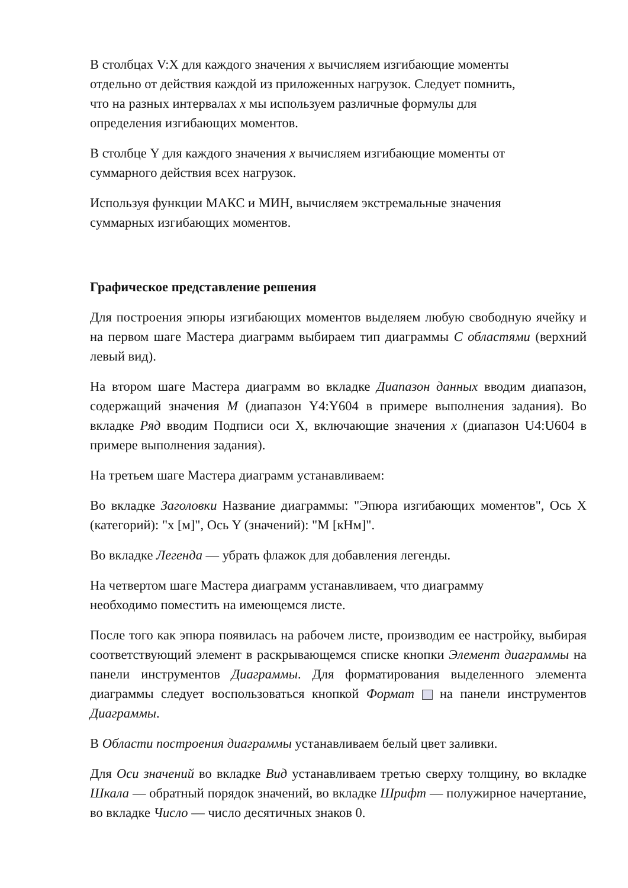В столбцах V:X для каждого значения x вычисляем изгибающие моменты
отдельно от действия каждой из приложенных нагрузок. Следует помнить,
что на разных интервалах x мы используем различные формулы для
определения изгибающих моментов.
В столбце Y для каждого значения x вычисляем изгибающие моменты от
суммарного действия всех нагрузок.
Используя функции МАКС и МИН, вычисляем экстремальные значения
суммарных изгибающих моментов.
Графическое представление решения
Для построения эпюры изгибающих моментов выделяем любую свободную ячейку и на первом шаге Мастера диаграмм выбираем тип диаграммы С областями (верхний левый вид).
На втором шаге Мастера диаграмм во вкладке Диапазон данных вводим диапазон, содержащий значения M (диапазон Y4:Y604 в примере выполнения задания). Во вкладке Ряд вводим Подписи оси X, включающие значения x (диапазон U4:U604 в примере выполнения задания).
На третьем шаге Мастера диаграмм устанавливаем:
Во вкладке Заголовки Название диаграммы: "Эпюра изгибающих моментов", Ось X (категорий): "x [м]", Ось Y (значений): "M [кНм]".
Во вкладке Легенда — убрать флажок для добавления легенды.
На четвертом шаге Мастера диаграмм устанавливаем, что диаграмму
необходимо поместить на имеющемся листе.
После того как эпюра появилась на рабочем листе, производим ее настройку, выбирая соответствующий элемент в раскрывающемся списке кнопки Элемент диаграммы на панели инструментов Диаграммы. Для форматирования выделенного элемента диаграммы следует воспользоваться кнопкой Формат на панели инструментов Диаграммы.
В Области построения диаграммы устанавливаем белый цвет заливки.
Для Оси значений во вкладке Вид устанавливаем третью сверху толщину, во вкладке Шкала — обратный порядок значений, во вкладке Шрифт — полужирное начертание, во вкладке Число — число десятичных знаков 0.